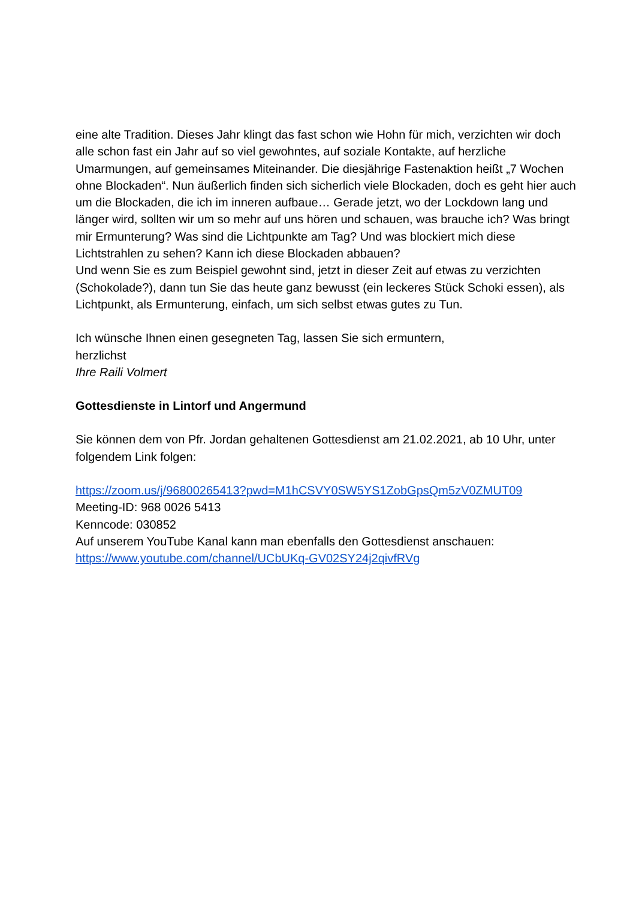eine alte Tradition. Dieses Jahr klingt das fast schon wie Hohn für mich, verzichten wir doch alle schon fast ein Jahr auf so viel gewohntes, auf soziale Kontakte, auf herzliche Umarmungen, auf gemeinsames Miteinander. Die diesjährige Fastenaktion heißt „7 Wochen ohne Blockaden“. Nun äußerlich finden sich sicherlich viele Blockaden, doch es geht hier auch um die Blockaden, die ich im inneren aufbaue… Gerade jetzt, wo der Lockdown lang und länger wird, sollten wir um so mehr auf uns hören und schauen, was brauche ich? Was bringt mir Ermunterung? Was sind die Lichtpunkte am Tag? Und was blockiert mich diese Lichtstrahlen zu sehen? Kann ich diese Blockaden abbauen?
Und wenn Sie es zum Beispiel gewohnt sind, jetzt in dieser Zeit auf etwas zu verzichten (Schokolade?), dann tun Sie das heute ganz bewusst (ein leckeres Stück Schoki essen), als Lichtpunkt, als Ermunterung, einfach, um sich selbst etwas gutes zu Tun.
Ich wünsche Ihnen einen gesegneten Tag, lassen Sie sich ermuntern,
herzlichst
Ihre Raili Volmert
Gottesdienste in Lintorf und Angermund
Sie können dem von Pfr. Jordan gehaltenen Gottesdienst am 21.02.2021, ab 10 Uhr, unter folgendem Link folgen:
https://zoom.us/j/96800265413?pwd=M1hCSVY0SW5YS1ZobGpsQm5zV0ZMUT09
Meeting-ID: 968 0026 5413
Kenncode: 030852
Auf unserem YouTube Kanal kann man ebenfalls den Gottesdienst anschauen:
https://www.youtube.com/channel/UCbUKq-GV02SY24j2qivfRVg